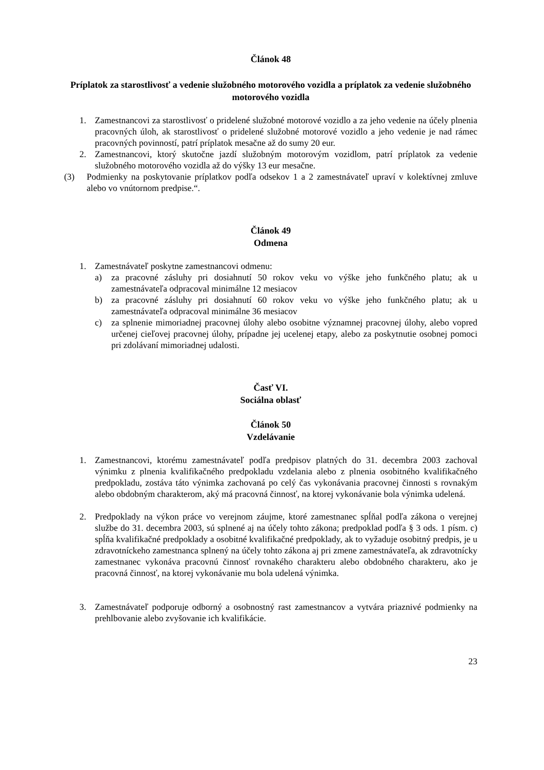Článok 48
Príplatok za starostlivosť a vedenie služobného motorového vozidla a príplatok za vedenie služobného motorového vozidla
1. Zamestnancovi za starostlivosť o pridelené služobné motorové vozidlo a za jeho vedenie na účely plnenia pracovných úloh, ak starostlivosť o pridelené služobné motorové vozidlo a jeho vedenie je nad rámec pracovných povinností, patrí príplatok mesačne až do sumy 20 eur.
2. Zamestnancovi, ktorý skutočne jazdí služobným motorovým vozidlom, patrí príplatok za vedenie služobného motorového vozidla až do výšky 13 eur mesačne.
(3) Podmienky na poskytovanie príplatkov podľa odsekov 1 a 2 zamestnávateľ upraví v kolektívnej zmluve alebo vo vnútornom predpise.“.
Článok 49
Odmena
1. Zamestnávateľ poskytne zamestnancovi odmenu:
a) za pracovné zásluhy pri dosiahnutí 50 rokov veku vo výške jeho funkčného platu; ak u zamestnávateľa odpracoval minimálne 12 mesiacov
b) za pracovné zásluhy pri dosiahnutí 60 rokov veku vo výške jeho funkčného platu; ak u zamestnávateľa odpracoval minimálne 36 mesiacov
c) za splnenie mimoriadnej pracovnej úlohy alebo osobitne významnej pracovnej úlohy, alebo vopred určenej cieľovej pracovnej úlohy, prípadne jej ucelenej etapy, alebo za poskytnutie osobnej pomoci pri zdolávaní mimoriadnej udalosti.
Časť VI.
Sociálna oblasť
Článok 50
Vzdelávanie
1. Zamestnancovi, ktorému zamestnávateľ podľa predpisov platných do 31. decembra 2003 zachoval výnimku z plnenia kvalifikačného predpokladu vzdelania alebo z plnenia osobitného kvalifikačného predpokladu, zostáva táto výnimka zachovaná po celý čas vykonávania pracovnej činnosti s rovnakým alebo obdobným charakterom, aký má pracovná činnosť, na ktorej vykonávanie bola výnimka udelená.
2. Predpoklady na výkon práce vo verejnom záujme, ktoré zamestnanec spĺňal podľa zákona o verejnej službe do 31. decembra 2003, sú splnené aj na účely tohto zákona; predpoklad podľa § 3 ods. 1 písm. c) spĺňa kvalifikačné predpoklady a osobitné kvalifikačné predpoklady, ak to vyžaduje osobitný predpis, je u zdravotníckeho zamestnanca splnený na účely tohto zákona aj pri zmene zamestnávateľa, ak zdravotnícky zamestnanec vykonáva pracovnú činnosť rovnakého charakteru alebo obdobného charakteru, ako je pracovná činnosť, na ktorej vykonávanie mu bola udelená výnimka.
3. Zamestnávateľ podporuje odborný a osobnostný rast zamestnancov a vytvára priaznivé podmienky na prehlbovanie alebo zvyšovanie ich kvalifikácie.
23